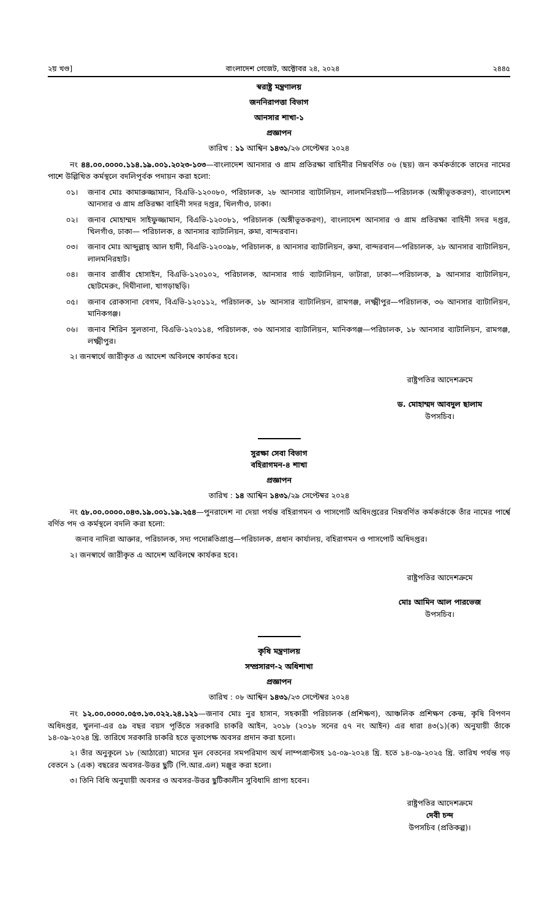২য় খণ্ড] বাংলাদেশ গেজেট, অক্টোবর ২৪, ২০২৪ ২৪৪৫
স্বরাষ্ট্র মন্ত্রণালয়
জননিরাপত্তা বিভাগ
আনসার শাখা-১
প্রজ্ঞাপন
তারিখ : ১১ আশ্বিন ১৪৩১/২৬ সেপ্টেম্বর ২০২৪
নং ৪৪.০০.০০০০.১১৪.১৯.০০১.২০২৩-১০৩—বাংলাদেশ আনসার ও গ্রাম প্রতিরক্ষা বাহিনীর নিম্নবর্ণিত ০৬ (ছয়) জন কর্মকর্তাকে তাদের নামের পাশে উল্লিখিত কর্মস্থলে বদলিপূর্বক পদায়ন করা হলো:
০১। জনাব মোঃ কামারুজ্জামান, বিএভি-১২০০৮০, পরিচালক, ২৮ আনসার ব্যাটালিয়ন, লালমনিরহাট—পরিচালক (অঙ্গীভূতকরণ), বাংলাদেশ আনসার ও গ্রাম প্রতিরক্ষা বাহিনী সদর দপ্তর, খিলগাঁও, ঢাকা।
০২। জনাব মোহাম্মদ সাইফুজ্জামান, বিএভি-১২০০৮১, পরিচালক (অঙ্গীভূতকরণ), বাংলাদেশ আনসার ও গ্রাম প্রতিরক্ষা বাহিনী সদর দপ্তর, খিলগাঁও, ঢাকা— পরিচালক, ৪ আনসার ব্যাটালিয়ন, রুমা, বান্দরবান।
০৩। জনাব মোঃ আব্দুল্লাহ্ আল হাদী, বিএভি-১২০০৯৮, পরিচালক, ৪ আনসার ব্যাটালিয়ন, রুমা, বান্দরবান—পরিচালক, ২৮ আনসার ব্যাটালিয়ন, লালমনিরহাট।
০৪। জনাব রাজীব হোসাইন, বিএভি-১২০১০২, পরিচালক, আনসার গার্ড ব্যাটালিয়ন, ভাটারা, ঢাকা—পরিচালক, ৯ আনসার ব্যাটালিয়ন, ছোটমেরুং, দিঘীনালা, খাগড়াছড়ি।
০৫। জনাব রোকসানা বেগম, বিএভি-১২০১১২, পরিচালক, ১৮ আনসার ব্যাটালিয়ন, রামগঞ্জ, লক্ষ্মীপুর—পরিচালক, ৩৬ আনসার ব্যাটালিয়ন, মানিকগঞ্জ।
০৬। জনাব শিরিন সুলতানা, বিএভি-১২০১১৪, পরিচালক, ৩৬ আনসার ব্যাটালিয়ন, মানিকগঞ্জ—পরিচালক, ১৮ আনসার ব্যাটালিয়ন, রামগঞ্জ, লক্ষ্মীপুর।
২। জনস্বার্থে জারীকৃত এ আদেশ অবিলম্বে কার্যকর হবে।
রাষ্ট্রপতির আদেশক্রমে
ড. মোহাম্মদ আবদুল ছালাম
উপসচিব।
সুরক্ষা সেবা বিভাগ
বহিরাগমন-৪ শাখা
প্রজ্ঞাপন
তারিখ : ১৪ আশ্বিন ১৪৩১/২৯ সেপ্টেম্বর ২০২৪
নং ৫৮.০০.০০০০.০৪৩.১৯.০০১.১৯.২৫৪—পুনরাদেশ না দেয়া পর্যন্ত বহিরাগমন ও পাসপোর্ট অধিদপ্তরের নিম্নবর্ণিত কর্মকর্তাকে তাঁর নামের পার্শ্বে বর্ণিত পদ ও কর্মস্থলে বদলি করা হলো:
জনাব নাদিরা আক্তার, পরিচালক, সদ্য পদোন্নতিপ্রাপ্ত—পরিচালক, প্রধান কার্যালয়, বহিরাগমন ও পাসপোর্ট অধিদপ্তর।
২। জনস্বার্থে জারীকৃত এ আদেশ অবিলম্বে কার্যকর হবে।
রাষ্ট্রপতির আদেশক্রমে
মোঃ আমিন আল পারভেজ
উপসচিব।
কৃষি মন্ত্রণালয়
সম্প্রসারণ-২ অধিশাখা
প্রজ্ঞাপন
তারিখ : ০৮ আশ্বিন ১৪৩১/২৩ সেপ্টেম্বর ২০২৪
নং ১২.০০.০০০০.০৫৩.১৩.০২২.২৪.১২১—জনাব মোঃ নুর হাসান, সহকারী পরিচালক (প্রশিক্ষণ), আঞ্চলিক প্রশিক্ষণ কেন্দ্র, কৃষি বিপণন অধিদপ্তর, খুলনা-এর ৫৯ বছর বয়স পূর্তিতে সরকারি চাকরি আইন, ২০১৮ (২০১৮ সনের ৫৭ নং আইন) এর ধারা ৪৩(১)(ক) অনুযায়ী তাঁকে ১৪-০৯-২০২৪ খ্রি. তারিখে সরকারি চাকরি হতে ভূতাপেক্ষ অবসর প্রদান করা হলো।
২। তাঁর অনুকূলে ১৮ (আঠারো) মাসের মূল বেতনের সমপরিমাণ অর্থ লাম্পগ্রান্টসহ ১৫-০৯-২০২৪ খ্রি. হতে ১৪-০৯-২০২৫ খ্রি. তারিখ পর্যন্ত গড় বেতনে ১ (এক) বছরের অবসর-উত্তর ছুটি (পি.আর.এল) মঞ্জুর করা হলো।
৩। তিনি বিধি অনুযায়ী অবসর ও অবসর-উত্তর ছুটিকালীন সুবিধাদি প্রাপ্য হবেন।
রাষ্ট্রপতির আদেশক্রমে
দেবী চন্দ
উপসচিব (প্রতিকল্প)।